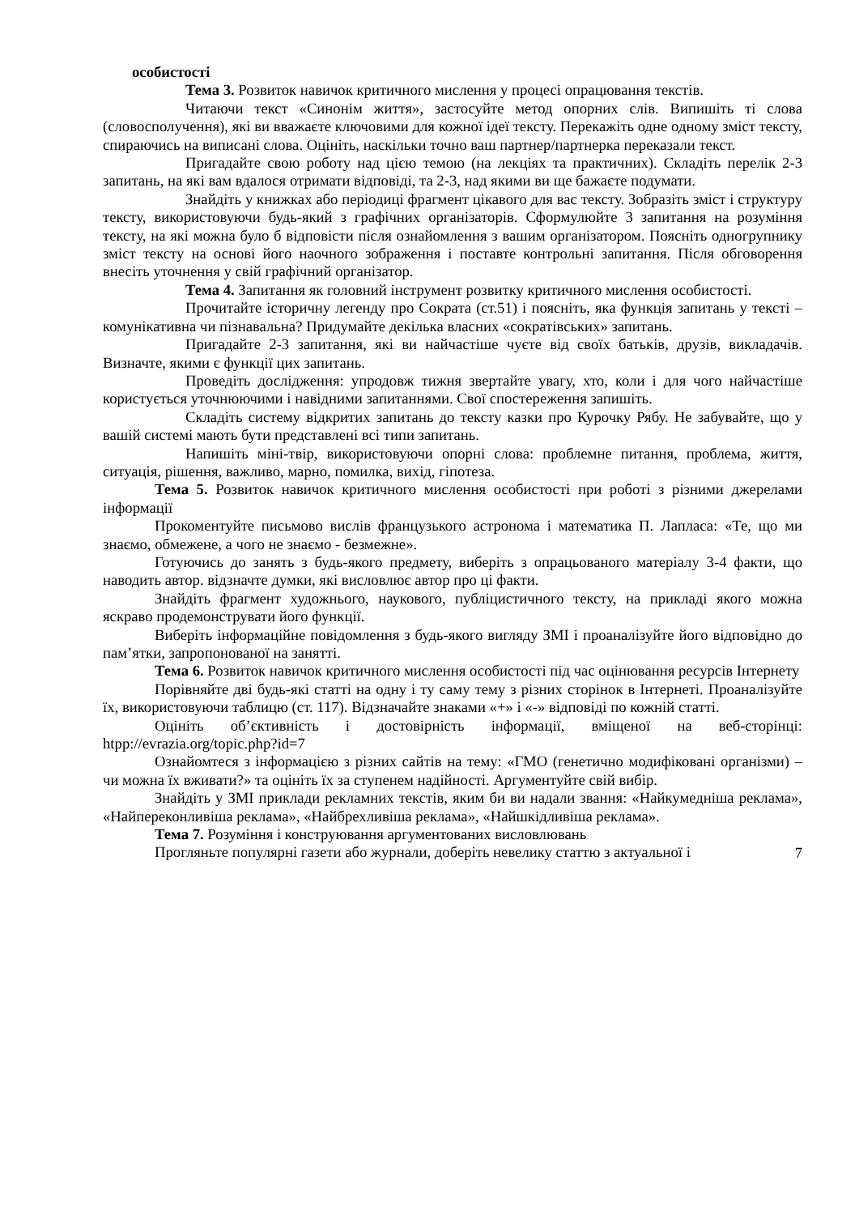особистості
Тема 3. Розвиток навичок критичного мислення у процесі опрацювання текстів.
Читаючи текст «Синонім життя», застосуйте метод опорних слів. Випишіть ті слова (словосполучення), які ви вважаєте ключовими для кожної ідеї тексту. Перекажіть одне одному зміст тексту, спираючись на виписані слова. Оцініть, наскільки точно ваш партнер/партнерка переказали текст.
Пригадайте свою роботу над цією темою (на лекціях та практичних). Складіть перелік 2-3 запитань, на які вам вдалося отримати відповіді, та 2-3, над якими ви ще бажаєте подумати.
Знайдіть у книжках або періодиці фрагмент цікавого для вас тексту. Зобразіть зміст і структуру тексту, використовуючи будь-який з графічних організаторів. Сформулюйте 3 запитання на розуміння тексту, на які можна було б відповісти після ознайомлення з вашим організатором. Поясніть одногрупнику зміст тексту на основі його наочного зображення і поставте контрольні запитання. Після обговорення внесіть уточнення у свій графічний організатор.
Тема 4. Запитання як головний інструмент розвитку критичного мислення особистості.
Прочитайте історичну легенду про Сократа (ст.51) і поясніть, яка функція запитань у тексті – комунікативна чи пізнавальна? Придумайте декілька власних «сократівських» запитань.
Пригадайте 2-3 запитання, які ви найчастіше чуєте від своїх батьків, друзів, викладачів. Визначте, якими є функції цих запитань.
Проведіть дослідження: упродовж тижня звертайте увагу, хто, коли і для чого найчастіше користується уточнюючими і навідними запитаннями. Свої спостереження запишіть.
Складіть систему відкритих запитань до тексту казки про Курочку Рябу. Не забувайте, що у вашій системі мають бути представлені всі типи запитань.
Напишіть міні-твір, використовуючи опорні слова: проблемне питання, проблема, життя, ситуація, рішення, важливо, марно, помилка, вихід, гіпотеза.
Тема 5. Розвиток навичок критичного мислення особистості при роботі з різними джерелами інформації
Прокоментуйте письмово вислів французького астронома і математика П. Лапласа: «Те, що ми знаємо, обмежене, а чого не знаємо - безмежне».
Готуючись до занять з будь-якого предмету, виберіть з опрацьованого матеріалу 3-4 факти, що наводить автор. відзначте думки, які висловлює автор про ці факти.
Знайдіть фрагмент художнього, наукового, публіцистичного тексту, на прикладі якого можна яскраво продемонструвати його функції.
Виберіть інформаційне повідомлення з будь-якого вигляду ЗМІ і проаналізуйте його відповідно до пам’ятки, запропонованої на занятті.
Тема 6. Розвиток навичок критичного мислення особистості під час оцінювання ресурсів Інтернету
Порівняйте дві будь-які статті на одну і ту саму тему з різних сторінок в Інтернеті. Проаналізуйте їх, використовуючи таблицю (ст. 117). Відзначайте знаками «+» і «-» відповіді по кожній статті.
Оцініть об’єктивність і достовірність інформації, вміщеної на веб-сторінці: htpp://evrazia.org/topic.php?id=7
Ознайомтеся з інформацією з різних сайтів на тему: «ГМО (генетично модифіковані організми) – чи можна їх вживати?» та оцініть їх за ступенем надійності. Аргументуйте свій вибір.
Знайдіть у ЗМІ приклади рекламних текстів, яким би ви надали звання: «Найкумедніша реклама», «Найпереконливіша реклама», «Найбрехливіша реклама», «Найшкідливіша реклама».
Тема 7. Розуміння і конструювання аргументованих висловлювань
Прогляньте популярні газети або журнали, доберіть невелику статтю з актуальної і
7